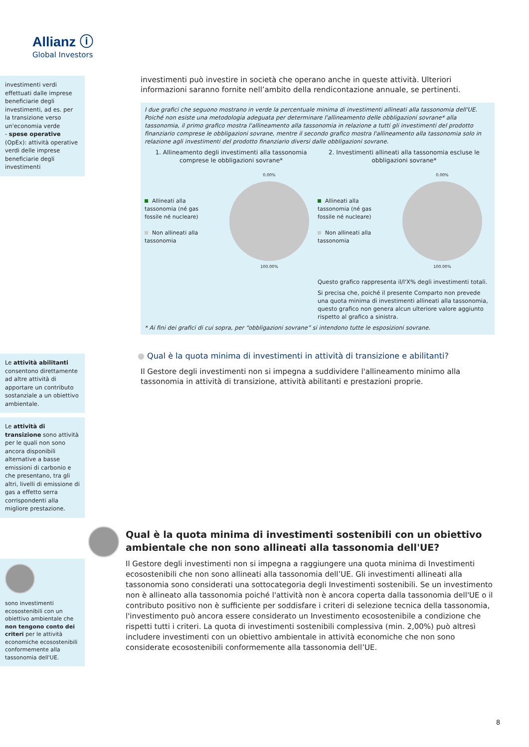Allianz ⓘ
Global Investors
investimenti verdi effettuati dalle imprese beneficiarie degli investimenti, ad es. per la transizione verso un'economia verde
- spese operative (OpEx): attività operative verdi delle imprese beneficiarie degli investimenti
investimenti può investire in società che operano anche in queste attività. Ulteriori informazioni saranno fornite nell’ambito della rendicontazione annuale, se pertinenti.
I due grafici che seguono mostrano in verde la percentuale minima di investimenti allineati alla tassonomia dell'UE. Poiché non esiste una metodologia adeguata per determinare l'allineamento delle obbligazioni sovrane* alla tassonomia, il primo grafico mostra l'allineamento alla tassonomia in relazione a tutti gli investimenti del prodotto finanziario comprese le obbligazioni sovrane, mentre il secondo grafico mostra l'allineamento alla tassonomia solo in relazione agli investimenti del prodotto finanziario diversi dalle obbligazioni sovrane.
1. Allineamento degli investimenti alla tassonomia comprese le obbligazioni sovrane*
Allineati alla tassonomia (né gas fossile né nucleare)
Non allineati alla tassonomia
0.00%
100.00%
2. Investimenti allineati alla tassonomia escluse le obbligazioni sovrane*
Allineati alla tassonomia (né gas fossile né nucleare)
Non allineati alla tassonomia
0.00%
100.00%
Questo grafico rappresenta il/l'X% degli investimenti totali.
Si precisa che, poiché il presente Comparto non prevede una quota minima di investimenti allineati alla tassonomia, questo grafico non genera alcun ulteriore valore aggiunto rispetto al grafico a sinistra.
* Ai fini dei grafici di cui sopra, per “obbligazioni sovrane” si intendono tutte le esposizioni sovrane.
Le attività abilitanti consentono direttamente ad altre attività di apportare un contributo sostanziale a un obiettivo ambientale.
● Qual è la quota minima di investimenti in attività di transizione e abilitanti?
Il Gestore degli investimenti non si impegna a suddividere l'allineamento minimo alla tassonomia in attività di transizione, attività abilitanti e prestazioni proprie.
Le attività di transizione sono attività per le quali non sono ancora disponibili alternative a basse emissioni di carbonio e che presentano, tra gli altri, livelli di emissione di gas a effetto serra corrispondenti alla migliore prestazione.
Qual è la quota minima di investimenti sostenibili con un obiettivo ambientale che non sono allineati alla tassonomia dell'UE?
Il Gestore degli investimenti non si impegna a raggiungere una quota minima di Investimenti ecosostenibili che non sono allineati alla tassonomia dell’UE. Gli investimenti allineati alla tassonomia sono considerati una sottocategoria degli Investimenti sostenibili. Se un investimento non è allineato alla tassonomia poiché l'attività non è ancora coperta dalla tassonomia dell'UE o il contributo positivo non è sufficiente per soddisfare i criteri di selezione tecnica della tassonomia, l'investimento può ancora essere considerato un Investimento ecosostenibile a condizione che rispetti tutti i criteri. La quota di investimenti sostenibili complessiva (min. 2,00%) può altresì includere investimenti con un obiettivo ambientale in attività economiche che non sono considerate ecosostenibili conformemente alla tassonomia dell’UE.
sono investimenti ecosostenibili con un obiettivo ambientale che non tengono conto dei criteri per le attività economiche ecosostenibili conformemente alla tassonomia dell'UE.
8